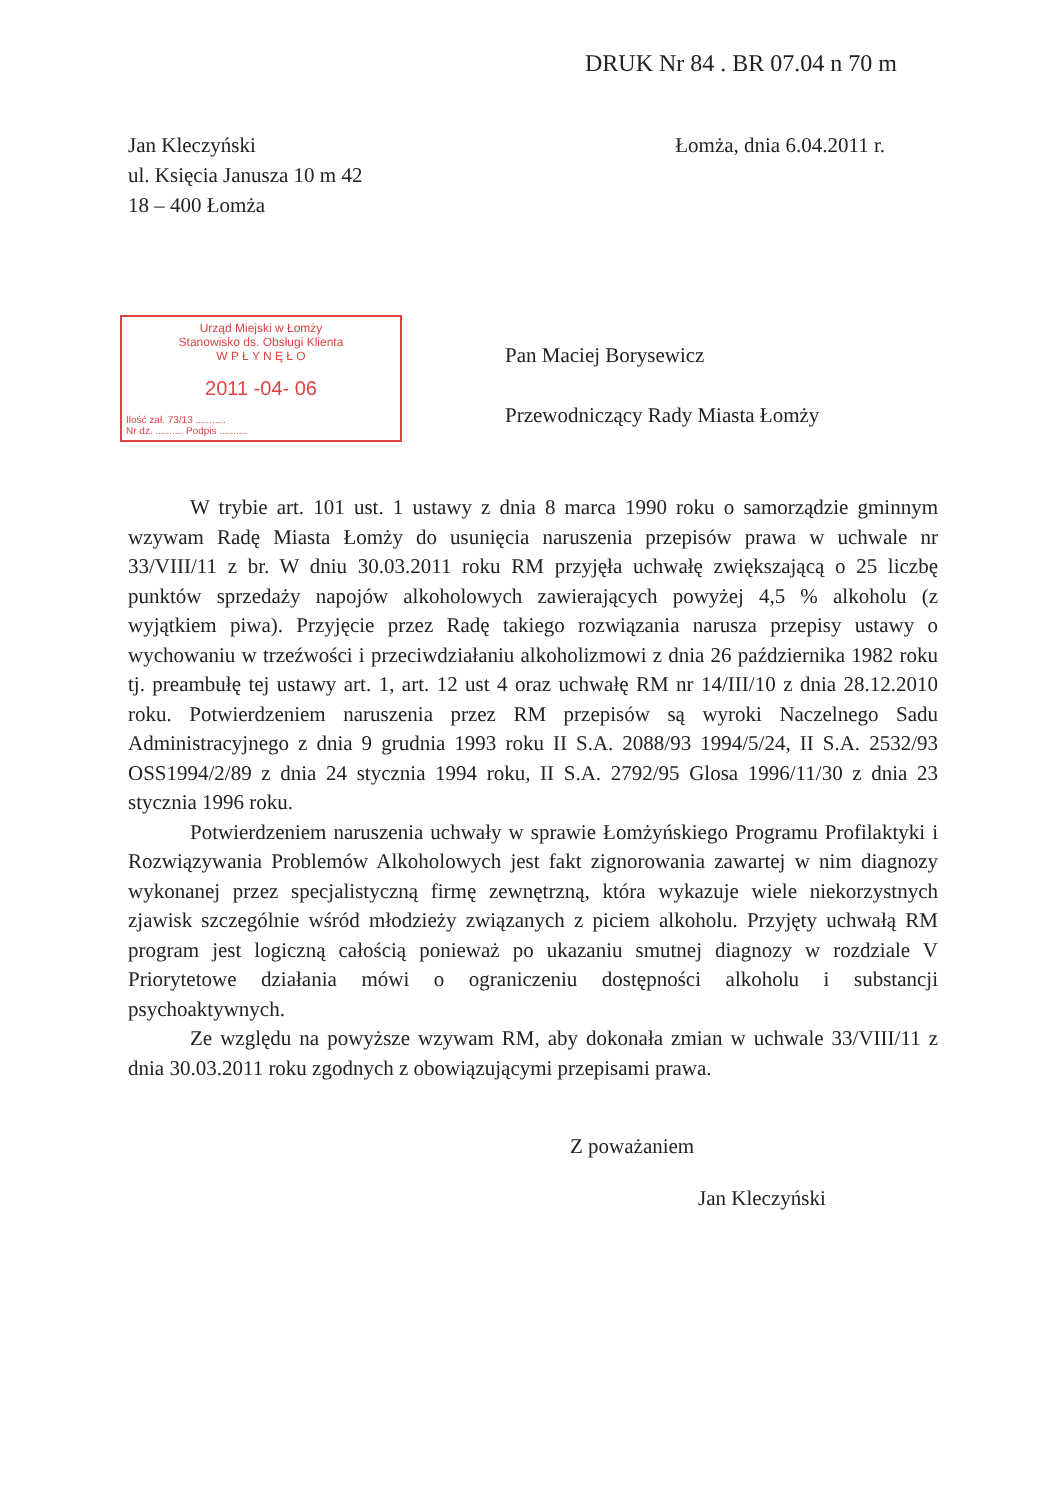DRUK Nr 84 . BR 07.04 n 70 m
Jan Kleczyński
ul. Księcia Janusza 10 m 42
18 – 400 Łomża
Łomża, dnia 6.04.2011 r.
Urząd Miejski w Łomży
Stanowisko ds. Obsługi Klienta
W P Ł Y N Ę Ł O
2011 -04- 06
Ilość zał. 73/13 ...........
Nr dz. .......... Podpis ..........
Pan Maciej Borysewicz
Przewodniczący Rady Miasta Łomży
W trybie art. 101 ust. 1 ustawy z dnia 8 marca 1990 roku o samorządzie gminnym wzywam Radę Miasta Łomży do usunięcia naruszenia przepisów prawa w uchwale nr 33/VIII/11 z br. W dniu 30.03.2011 roku RM przyjęła uchwałę zwiększającą o 25 liczbę punktów sprzedaży napojów alkoholowych zawierających powyżej 4,5 % alkoholu (z wyjątkiem piwa). Przyjęcie przez Radę takiego rozwiązania narusza przepisy ustawy o wychowaniu w trzeźwości i przeciwdziałaniu alkoholizmowi z dnia 26 października 1982 roku tj. preambułę tej ustawy art. 1, art. 12 ust 4 oraz uchwałę RM nr 14/III/10 z dnia 28.12.2010 roku. Potwierdzeniem naruszenia przez RM przepisów są wyroki Naczelnego Sadu Administracyjnego z dnia 9 grudnia 1993 roku II S.A. 2088/93 1994/5/24, II S.A. 2532/93 OSS1994/2/89 z dnia 24 stycznia 1994 roku, II S.A. 2792/95 Glosa 1996/11/30 z dnia 23 stycznia 1996 roku.
Potwierdzeniem naruszenia uchwały w sprawie Łomżyńskiego Programu Profilaktyki i Rozwiązywania Problemów Alkoholowych jest fakt zignorowania zawartej w nim diagnozy wykonanej przez specjalistyczną firmę zewnętrzną, która wykazuje wiele niekorzystnych zjawisk szczególnie wśród młodzieży związanych z piciem alkoholu. Przyjęty uchwałą RM program jest logiczną całością ponieważ po ukazaniu smutnej diagnozy w rozdziale V Priorytetowe działania mówi o ograniczeniu dostępności alkoholu i substancji psychoaktywnych.
Ze względu na powyższe wzywam RM, aby dokonała zmian w uchwale 33/VIII/11 z dnia 30.03.2011 roku zgodnych z obowiązującymi przepisami prawa.
Z poważaniem
Jan Kleczyński